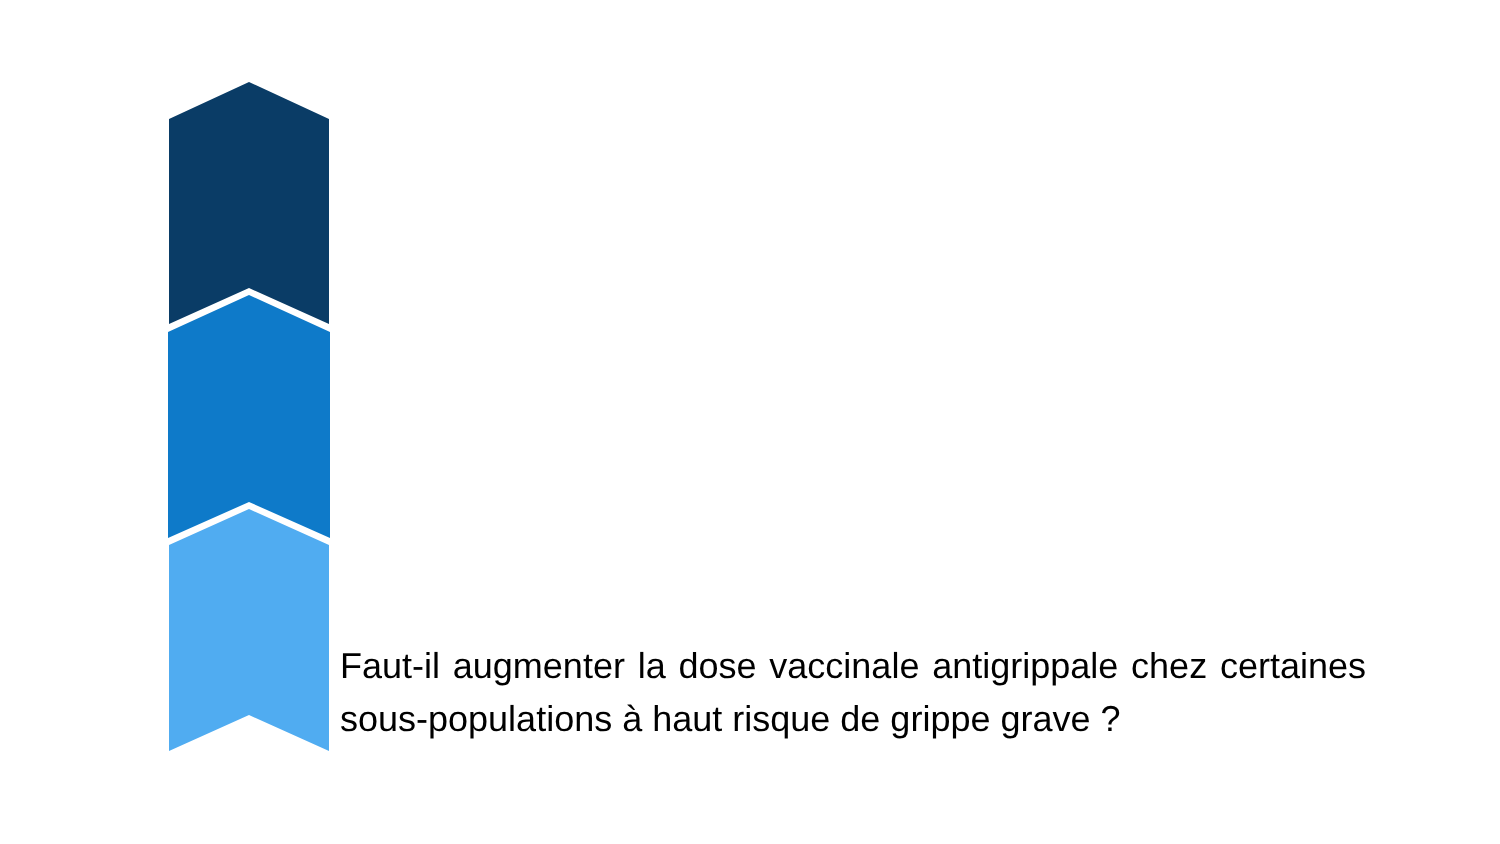Faut-il augmenter la dose vaccinale antigrippale chez certaines sous-populations à haut risque de grippe grave ?